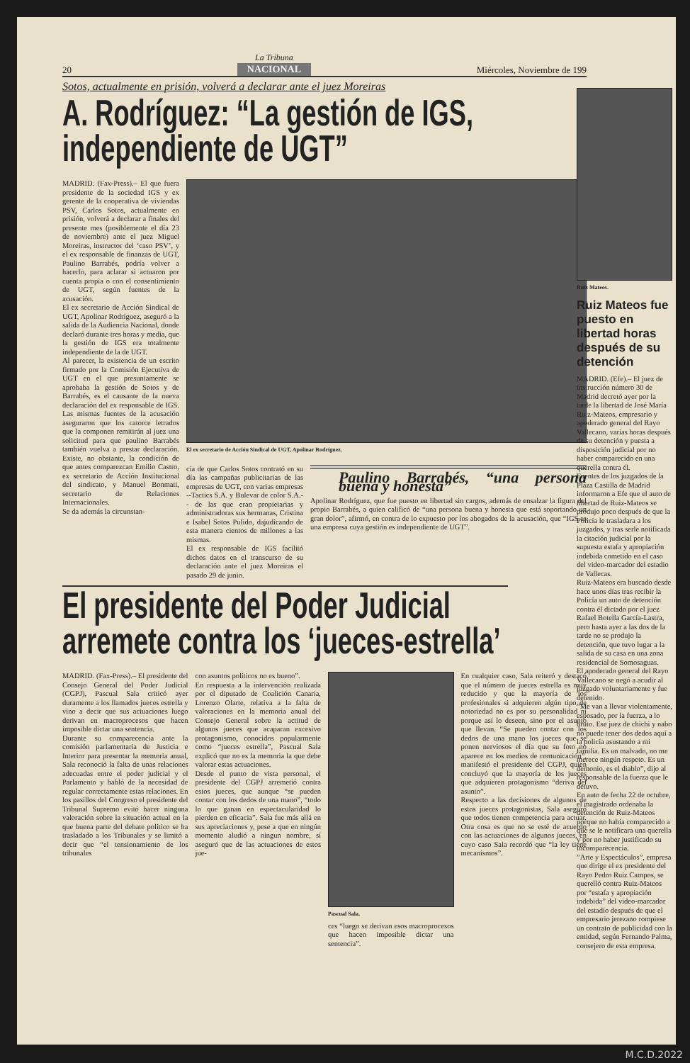20
La Tribuna
NACIONAL
Miércoles, Noviembre de 199
Sotos, actualmente en prisión, volverá a declarar ante el juez Moreiras
A. Rodríguez: “La gestión de IGS, independiente de UGT”
MADRID. (Fax-Press).– El que fuera presidente de la sociedad IGS y ex gerente de la cooperativa de viviendas PSV, Carlos Sotos, actualmente en prisión, volverá a declarar a finales del presente mes (posiblemente el día 23 de noviembre) ante el juez Miguel Moreiras, instructor del ‘caso PSV’, y el ex responsable de finanzas de UGT, Paulino Barrabés, podría volver a hacerlo, para aclarar si actuaron por cuenta propia o con el consentimiento de UGT, según fuentes de la acusación.
El ex secretario de Acción Sindical de UGT, Apolinar Rodríguez, aseguró a la salida de la Audiencia Nacional, donde declaró durante tres horas y media, que la gestión de IGS era totalmente independiente de la de UGT.
Al parecer, la existencia de un escrito firmado por la Comisión Ejecutiva de UGT en el que presuntamente se aprobaba la gestión de Sotos y de Barrabés, es el causante de la nueva declaración del ex responsable de IGS. Las mismas fuentes de la acusación aseguraron que los catorce letrados que la componen remitirán al juez una solicitud para que paulino Barrabés también vuelva a prestar declaración. Existe, no obstante, la condición de que antes comparezcan Emilio Castro, ex secretario de Acción Institucional del sindicato, y Manuel Bonmati, secretario de Relaciones Internacionales.
Se da además la circunstan-
El ex secretario de Acción Sindical de UGT, Apolinar Rodríguez.
cia de que Carlos Sotos contrató en su día las campañas publicitarias de las empresas de UGT, con varias empresas --Tactics S.A. y Bulevar de color S.A.-- de las que eran propietarias y administradoras sus hermanas, Cristina e Isabel Sotos Pulido, dajudicando de esta manera cientos de millones a las mismas.
El ex responsable de IGS facilitó dichos datos en el transcurso de su declaración ante el juez Moreiras el pasado 29 de junio.
Paulino Barrabés, “una persona buena y honesta”
Apolinar Rodríguez, que fue puesto en libertad sin cargos, además de ensalzar la figura del propio Barrabés, a quien calificó de “una persona buena y honesta que está soportando un gran dolor”, afirmó, en contra de lo expuesto por los abogados de la acusación, que “IGS es una empresa cuya gestión es independiente de UGT”.
El presidente del Poder Judicial arremete contra los ‘jueces-estrella’
MADRID. (Fax-Press).– El presidente del Consejo General del Poder Judicial (CGPJ), Pascual Sala criticó ayer duramente a los llamados jueces estrella y vino a decir que sus actuaciones luego derivan en macroprocesos que hacen imposible dictar una sentencia.
Durante su comparecencia ante la comisión parlamentaria de Justicia e Interior para presentar la memoria anual, Sala reconoció la falta de unas relaciones adecuadas entre el poder judicial y el Parlamento y habló de la necesidad de regular correctamente estas relaciones. En los pasillos del Congreso el presidente del Tribunal Supremo evitó hacer ninguna valoración sobre la situación actual en la que buena parte del debate político se ha trasladado a los Tribunales y se limitó a decir que “el tensionamiento de los tribunales
con asuntos políticos no es bueno”.
En respuesta a la intervención realizada por el diputado de Coalición Canaria, Lorenzo Olarte, relativa a la falta de valoraciones en la memoria anual del Consejo General sobre la actitud de algunos jueces que acaparan excesivo protagonismo, conocidos popularmente como “jueces estrella”, Pascual Sala explicó que no es la memoria la que debe valorar estas actuaciones.
Desde el punto de vista personal, el presidente del CGPJ arremetió contra estos jueces, que aunque “se pueden contar con los dedos de una mano”, “todo lo que ganan en espectacularidad lo pierden en eficacia”. Sala fue más allá en sus apreciaciones y, pese a que en ningún momento aludió a ningun nombre, sí aseguró que de las actuaciones de estos jue-
Pascual Sala.
ces “luego se derivan esos macroprocesos que hacen imposible dictar una sentencia”.
En cualquier caso, Sala reiteró y destacó que el número de jueces estrella es muy reducido y que la mayoría de los profesionales si adquieren algún tipo de notoriedad no es por su personalidad ni porque así lo deseen, sino por el asunto que llevan. “Se pueden contar con los dedos de una mano los jueces que se ponen nerviosos el día que su foto no aparece en los medios de comunicación”, manifestó el presidente del CGPJ, quien concluyó que la mayoría de los jueces que adquieren protagonismo “deriva del asunto”.
Respecto a las decisiones de algunos de estos jueces protagonistas, Sala aseguró que todos tienen competencia para actuar. Otra cosa es que no se esté de acuerdo con las actuaciones de algunos jueces, en cuyo caso Sala recordó que “la ley tiene mecanismos”.
Ruiz Mateos.
Ruiz Mateos fue puesto en libertad horas después de su detención
MADRID. (Efe).– El juez de instrucción número 30 de Madrid decretó ayer por la tarde la libertad de José María Ruiz-Mateos, empresario y apoderado general del Rayo Vallecano, varias horas después de su detención y puesta a disposición judicial por no haber comparecido en una querella contra él.
Fuentes de los juzgados de la Plaza Castilla de Madrid informaron a Efe que el auto de libertad de Ruiz-Mateos se produjo poco después de que la Policía le trasladara a los juzgados, y tras serle notificada la citación judicial por la supuesta estafa y apropiación indebida cometido en el caso del video-marcador del estadio de Vallecas.
Ruiz-Mateos era buscado desde hace unos días tras recibir la Policía un auto de detención contra él dictado por el juez Rafael Botella García-Lastra, pero hasta ayer a las dos de la tarde no se produjo la detención, que tuvo lugar a la salida de su casa en una zona residencial de Somosaguas.
El apoderado general del Rayo Vallecano se negó a acudir al juzgado voluntariamente y fue detenido.
”Me van a llevar violentamente, esposado, por la fuerza, a lo bruto. Ese juez de chichi y nabo no puede tener dos dedos aquí a la policía asustando a mi familia. Es un malvado, no me merece ningún respeto. Es un demonio, es el diablo”, dijo al responsable de la fuerza que le detuvo.
En auto de fecha 22 de octubre, el magistrado ordenaba la detención de Ruiz-Mateos porque no había comparecido a que se le notificara una querella y por no haber justificado su incomparecencia.
”Arte y Espectáculos”, empresa que dirige el ex presidente del Rayo Pedro Ruiz Campos, se querelló contra Ruiz-Mateos por “estafa y apropiación indebida” del video-marcador del estadio después de que el empresario jerezano rompiese un contrato de publicidad con la entidad, según Fernando Palma, consejero de esta empresa.
M.C.D.2022